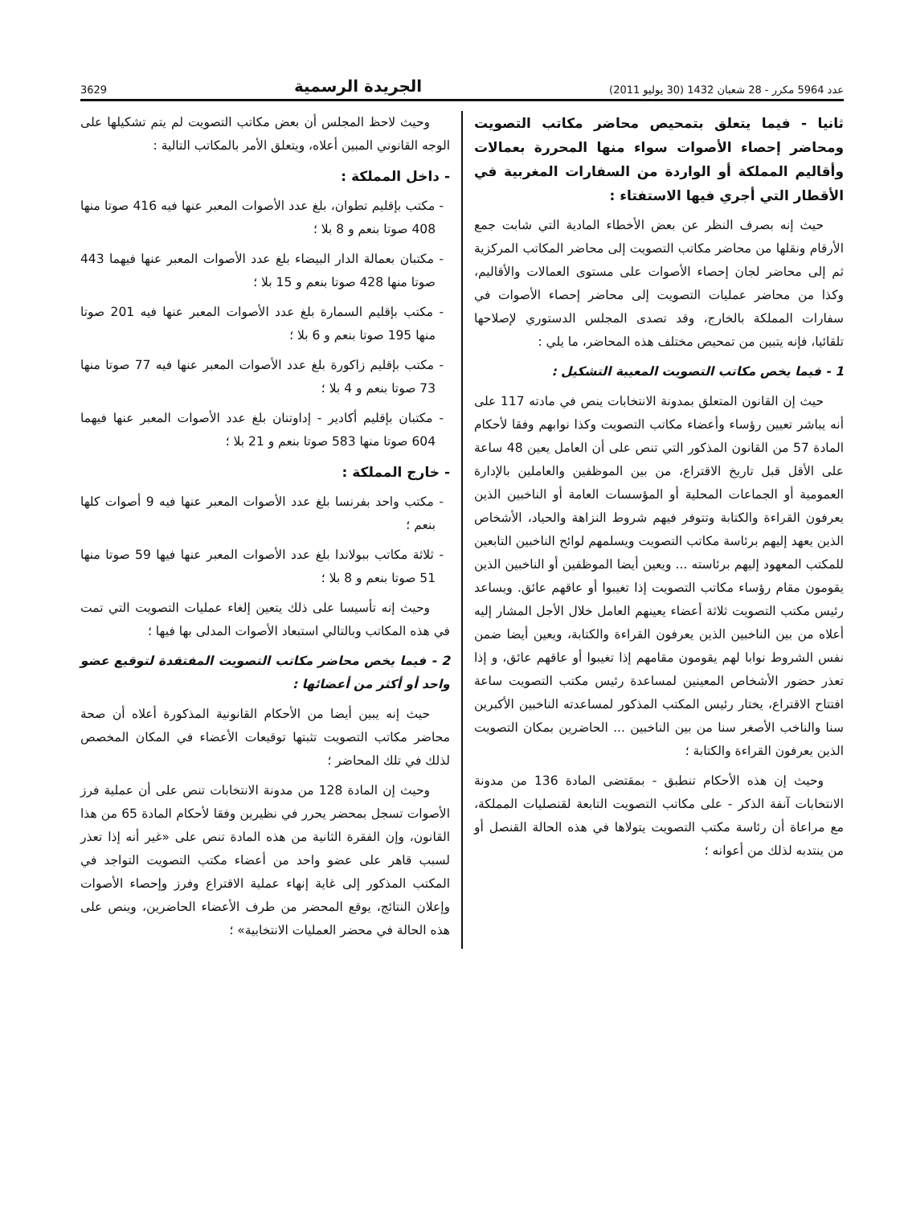عدد 5964 مكرر - 28 شعبان 1432 (30 يوليو 2011) الجريدة الرسمية 3629
ثانيا - فيما يتعلق بتمحيص محاضر مكاتب التصويت ومحاضر إحصاء الأصوات سواء منها المحررة بعمالات وأقاليم المملكة أو الواردة من السفارات المغربية في الأقطار التي أجري فيها الاستفتاء :
حيث إنه بصرف النظر عن بعض الأخطاء المادية التي شابت جمع الأرقام ونقلها من محاضر مكاتب التصويت إلى محاضر المكاتب المركزية ثم إلى محاضر لجان إحصاء الأصوات على مستوى العمالات والأقاليم، وكذا من محاضر عمليات التصويت إلى محاضر إحصاء الأصوات في سفارات المملكة بالخارج، وقد تصدى المجلس الدستوري لإصلاحها تلقائيا، فإنه يتبين من تمحيص مختلف هذه المحاضر، ما يلي :
1 - فيما يخص مكاتب التصويت المعيبة التشكيل :
حيث إن القانون المتعلق بمدونة الانتخابات ينص في مادته 117 على أنه يباشر تعيين رؤساء وأعضاء مكاتب التصويت وكذا نوابهم وفقا لأحكام المادة 57 من القانون المذكور التي تنص على أن العامل يعين 48 ساعة على الأقل قبل تاريخ الاقتراع، من بين الموظفين والعاملين بالإدارة العمومية أو الجماعات المحلية أو المؤسسات العامة أو الناخبين الذين يعرفون القراءة والكتابة وتتوفر فيهم شروط النزاهة والحياد، الأشخاص الذين يعهد إليهم برئاسة مكاتب التصويت ويسلمهم لوائح الناخبين التابعين للمكتب المعهود إليهم برئاسته ... ويعين أيضا الموظفين أو الناخبين الذين يقومون مقام رؤساء مكاتب التصويت إذا تغيبوا أو عاقهم عائق. ويساعد رئيس مكتب التصويت ثلاثة أعضاء يعينهم العامل خلال الأجل المشار إليه أعلاه من بين الناخبين الذين يعرفون القراءة والكتابة، ويعين أيضا ضمن نفس الشروط نوابا لهم يقومون مقامهم إذا تغيبوا أو عاقهم عائق، و إذا تعذر حضور الأشخاص المعينين لمساعدة رئيس مكتب التصويت ساعة افتتاح الاقتراع، يختار رئيس المكتب المذكور لمساعدته الناخبين الأكبرين سنا والناخب الأصغر سنا من بين الناخبين ... الحاضرين بمكان التصويت الذين يعرفون القراءة والكتابة ؛
وحيث إن هذه الأحكام تنطبق - بمقتضى المادة 136 من مدونة الانتخابات آنفة الذكر - على مكاتب التصويت التابعة لقنصليات المملكة، مع مراعاة أن رئاسة مكتب التصويت يتولاها في هذه الحالة القنصل أو من ينتدبه لذلك من أعوانه ؛
وحيث لاحظ المجلس أن بعض مكاتب التصويت لم يتم تشكيلها على الوجه القانوني المبين أعلاه، ويتعلق الأمر بالمكاتب التالية :
- داخل المملكة :
- مكتب بإقليم تطوان، بلغ عدد الأصوات المعبر عنها فيه 416 صوتا منها 408 صوتا بنعم و 8 بلا ؛
- مكتبان بعمالة الدار البيضاء بلغ عدد الأصوات المعبر عنها فيهما 443 صوتا منها 428 صوتا بنعم و 15 بلا ؛
- مكتب بإقليم السمارة بلغ عدد الأصوات المعبر عنها فيه 201 صوتا منها 195 صوتا بنعم و 6 بلا ؛
- مكتب بإقليم زاكورة بلغ عدد الأصوات المعبر عنها فيه 77 صوتا منها 73 صوتا بنعم و 4 بلا ؛
- مكتبان بإقليم أكادير - إداوتنان بلغ عدد الأصوات المعبر عنها فيهما 604 صوتا منها 583 صوتا بنعم و 21 بلا ؛
- خارج المملكة :
- مكتب واحد بفرنسا بلغ عدد الأصوات المعبر عنها فيه 9 أصوات كلها بنعم ؛
- ثلاثة مكاتب ببولاندا بلغ عدد الأصوات المعبر عنها فيها 59 صوتا منها 51 صوتا بنعم و 8 بلا ؛
وحيث إنه تأسيسا على ذلك يتعين إلغاء عمليات التصويت التي تمت في هذه المكاتب وبالتالي استبعاد الأصوات المدلى بها فيها ؛
2 - فيما يخص محاضر مكاتب التصويت المفتقدة لتوقيع عضو واحد أو أكثر من أعضائها :
حيث إنه يبين أيضا من الأحكام القانونية المذكورة أعلاه أن صحة محاضر مكاتب التصويت تثبتها توقيعات الأعضاء في المكان المخصص لذلك في تلك المحاضر ؛
وحيث إن المادة 128 من مدونة الانتخابات تنص على أن عملية فرز الأصوات تسجل بمحضر يحرر في نظيرين وفقا لأحكام المادة 65 من هذا القانون، وإن الفقرة الثانية من هذه المادة تنص على «غير أنه إذا تعذر لسبب قاهر على عضو واحد من أعضاء مكتب التصويت التواجد في المكتب المذكور إلى غاية إنهاء عملية الاقتراع وفرز وإحصاء الأصوات وإعلان النتائج، يوقع المحضر من طرف الأعضاء الحاضرين، وينص على هذه الحالة في محضر العمليات الانتخابية» ؛